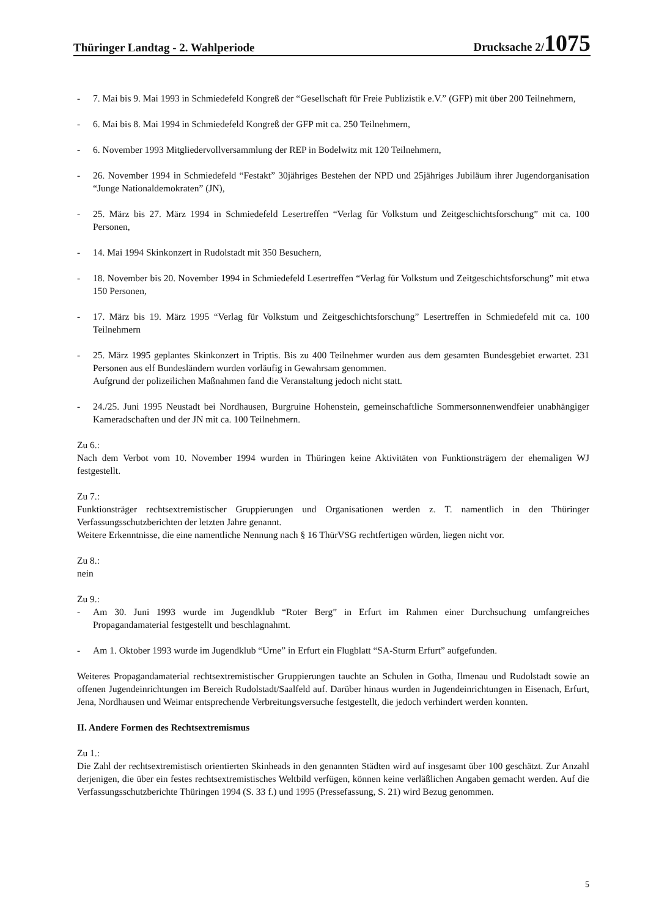Thüringer Landtag - 2. Wahlperiode Drucksache 2/1075
- 7. Mai bis 9. Mai 1993 in Schmiedefeld Kongreß der “Gesellschaft für Freie Publizistik e.V.” (GFP) mit über 200 Teilnehmern,
- 6. Mai bis 8. Mai 1994 in Schmiedefeld Kongreß der GFP mit ca. 250 Teilnehmern,
- 6. November 1993 Mitgliedervollversammlung der REP in Bodelwitz mit 120 Teilnehmern,
- 26. November 1994 in Schmiedefeld “Festakt” 30jähriges Bestehen der NPD und 25jähriges Jubiläum ihrer Jugendorganisation “Junge Nationaldemokraten” (JN),
- 25. März bis 27. März 1994 in Schmiedefeld Lesertreffen “Verlag für Volkstum und Zeitgeschichtsforschung” mit ca. 100 Personen,
- 14. Mai 1994 Skinkonzert in Rudolstadt mit 350 Besuchern,
- 18. November bis 20. November 1994 in Schmiedefeld Lesertreffen “Verlag für Volkstum und Zeitgeschichtsforschung” mit etwa 150 Personen,
- 17. März bis 19. März 1995 “Verlag für Volkstum und Zeitgeschichtsforschung” Lesertreffen in Schmiedefeld mit ca. 100 Teilnehmern
- 25. März 1995 geplantes Skinkonzert in Triptis. Bis zu 400 Teilnehmer wurden aus dem gesamten Bundesgebiet erwartet. 231 Personen aus elf Bundesländern wurden vorläufig in Gewahrsam genommen.
Aufgrund der polizeilichen Maßnahmen fand die Veranstaltung jedoch nicht statt.
- 24./25. Juni 1995 Neustadt bei Nordhausen, Burgruine Hohenstein, gemeinschaftliche Sommersonnenwendfeier unabhängiger Kameradschaften und der JN mit ca. 100 Teilnehmern.
Zu 6.:
Nach dem Verbot vom 10. November 1994 wurden in Thüringen keine Aktivitäten von Funktionsträgern der ehemaligen WJ festgestellt.
Zu 7.:
Funktionsträger rechtsextremistischer Gruppierungen und Organisationen werden z. T. namentlich in den Thüringer Verfassungsschutzberichten der letzten Jahre genannt.
Weitere Erkenntnisse, die eine namentliche Nennung nach § 16 ThürVSG rechtfertigen würden, liegen nicht vor.
Zu 8.:
nein
Zu 9.:
- Am 30. Juni 1993 wurde im Jugendklub “Roter Berg” in Erfurt im Rahmen einer Durchsuchung umfangreiches Propagandamaterial festgestellt und beschlagnahmt.
- Am 1. Oktober 1993 wurde im Jugendklub “Urne” in Erfurt ein Flugblatt “SA-Sturm Erfurt” aufgefunden.
Weiteres Propagandamaterial rechtsextremistischer Gruppierungen tauchte an Schulen in Gotha, Ilmenau und Rudolstadt sowie an offenen Jugendeinrichtungen im Bereich Rudolstadt/Saalfeld auf. Darüber hinaus wurden in Jugendeinrichtungen in Eisenach, Erfurt, Jena, Nordhausen und Weimar entsprechende Verbreitungsversuche festgestellt, die jedoch verhindert werden konnten.
II. Andere Formen des Rechtsextremismus
Zu 1.:
Die Zahl der rechtsextremistisch orientierten Skinheads in den genannten Städten wird auf insgesamt über 100 geschätzt. Zur Anzahl derjenigen, die über ein festes rechtsextremistisches Weltbild verfügen, können keine verläßlichen Angaben gemacht werden. Auf die Verfassungsschutzberichte Thüringen 1994 (S. 33 f.) und 1995 (Pressefassung, S. 21) wird Bezug genommen.
5